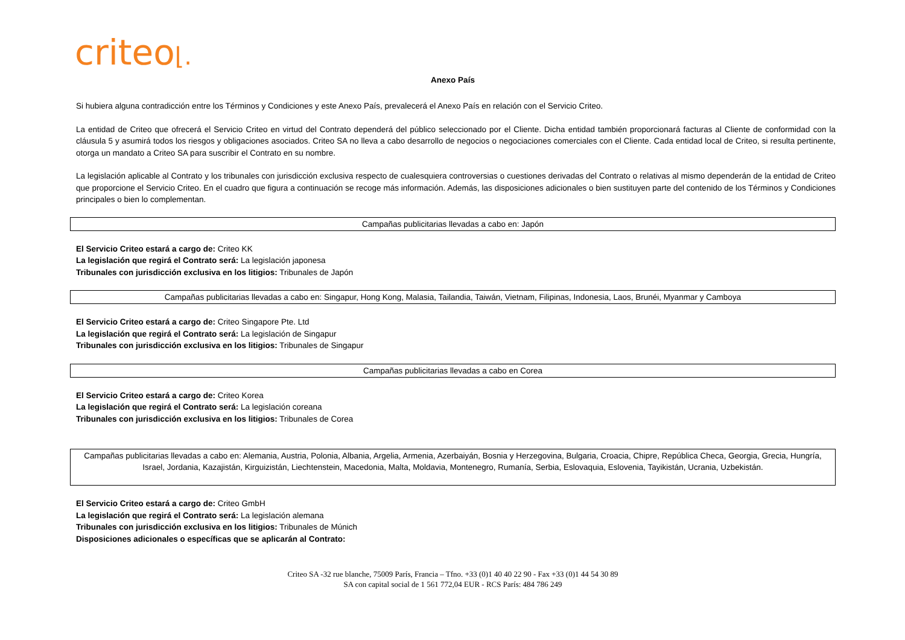criteo⌊.
Anexo País
Si hubiera alguna contradicción entre los Términos y Condiciones y este Anexo País, prevalecerá el Anexo País en relación con el Servicio Criteo.
La entidad de Criteo que ofrecerá el Servicio Criteo en virtud del Contrato dependerá del público seleccionado por el Cliente. Dicha entidad también proporcionará facturas al Cliente de conformidad con la cláusula 5 y asumirá todos los riesgos y obligaciones asociados. Criteo SA no lleva a cabo desarrollo de negocios o negociaciones comerciales con el Cliente. Cada entidad local de Criteo, si resulta pertinente, otorga un mandato a Criteo SA para suscribir el Contrato en su nombre.
La legislación aplicable al Contrato y los tribunales con jurisdicción exclusiva respecto de cualesquiera controversias o cuestiones derivadas del Contrato o relativas al mismo dependerán de la entidad de Criteo que proporcione el Servicio Criteo. En el cuadro que figura a continuación se recoge más información. Además, las disposiciones adicionales o bien sustituyen parte del contenido de los Términos y Condiciones principales o bien lo complementan.
| Campañas publicitarias llevadas a cabo en: Japón |
El Servicio Criteo estará a cargo de: Criteo KK
La legislación que regirá el Contrato será: La legislación japonesa
Tribunales con jurisdicción exclusiva en los litigios: Tribunales de Japón
| Campañas publicitarias llevadas a cabo en: Singapur, Hong Kong, Malasia, Tailandia, Taiwán, Vietnam, Filipinas, Indonesia, Laos, Brunéi, Myanmar y Camboya |
El Servicio Criteo estará a cargo de: Criteo Singapore Pte. Ltd
La legislación que regirá el Contrato será: La legislación de Singapur
Tribunales con jurisdicción exclusiva en los litigios: Tribunales de Singapur
| Campañas publicitarias llevadas a cabo en Corea |
El Servicio Criteo estará a cargo de: Criteo Korea
La legislación que regirá el Contrato será: La legislación coreana
Tribunales con jurisdicción exclusiva en los litigios: Tribunales de Corea
| Campañas publicitarias llevadas a cabo en: Alemania, Austria, Polonia, Albania, Argelia, Armenia, Azerbaiyán, Bosnia y Herzegovina, Bulgaria, Croacia, Chipre, República Checa, Georgia, Grecia, Hungría, Israel, Jordania, Kazajistán, Kirguizistán, Liechtenstein, Macedonia, Malta, Moldavia, Montenegro, Rumanía, Serbia, Eslovaquia, Eslovenia, Tayikistán, Ucrania, Uzbekistán. |
El Servicio Criteo estará a cargo de: Criteo GmbH
La legislación que regirá el Contrato será: La legislación alemana
Tribunales con jurisdicción exclusiva en los litigios: Tribunales de Múnich
Disposiciones adicionales o específicas que se aplicarán al Contrato:
Criteo SA -32 rue blanche, 75009 París, Francia – Tfno. +33 (0)1 40 40 22 90 - Fax +33 (0)1 44 54 30 89
SA con capital social de 1 561 772,04 EUR - RCS París: 484 786 249